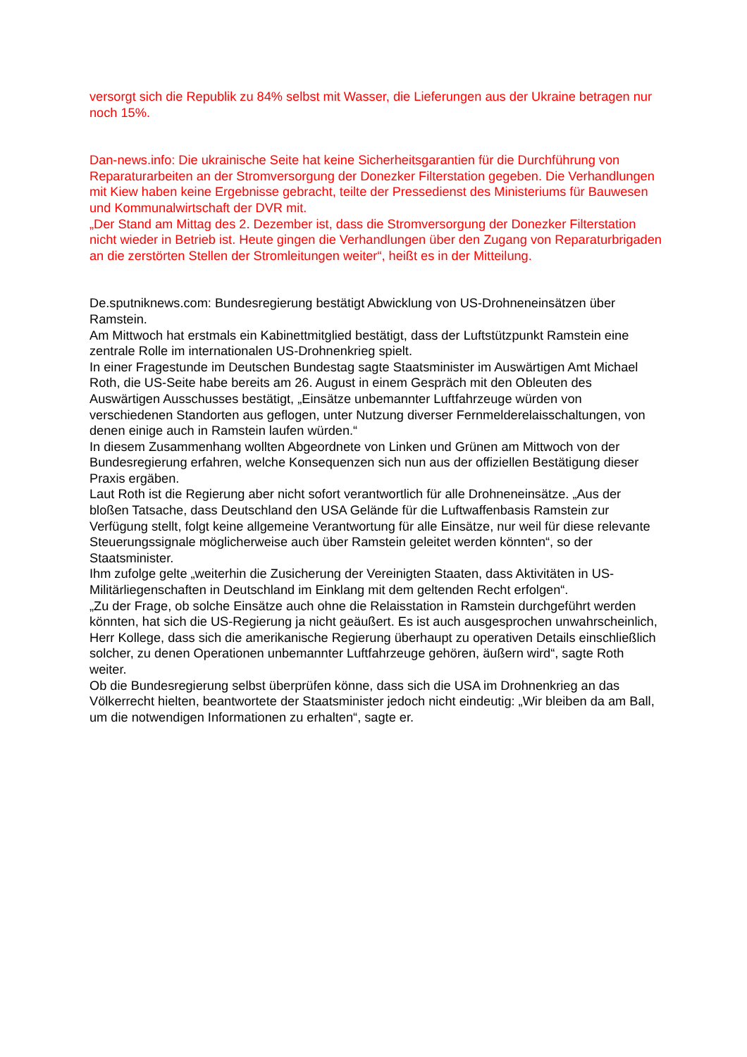versorgt sich die Republik zu 84% selbst mit Wasser, die Lieferungen aus der Ukraine betragen nur noch 15%.
Dan-news.info: Die ukrainische Seite hat keine Sicherheitsgarantien für die Durchführung von Reparaturarbeiten an der Stromversorgung der Donezker Filterstation gegeben. Die Verhandlungen mit Kiew haben keine Ergebnisse gebracht, teilte der Pressedienst des Ministeriums für Bauwesen und Kommunalwirtschaft der DVR mit.
„Der Stand am Mittag des 2. Dezember ist, dass die Stromversorgung der Donezker Filterstation nicht wieder in Betrieb ist. Heute gingen die Verhandlungen über den Zugang von Reparaturbrigaden an die zerstörten Stellen der Stromleitungen weiter“, heißt es in der Mitteilung.
De.sputniknews.com: Bundesregierung bestätigt Abwicklung von US-Drohneneinsätzen über Ramstein.
Am Mittwoch hat erstmals ein Kabinettmitglied bestätigt, dass der Luftstützpunkt Ramstein eine zentrale Rolle im internationalen US-Drohnenkrieg spielt.
In einer Fragestunde im Deutschen Bundestag sagte Staatsminister im Auswärtigen Amt Michael Roth, die US-Seite habe bereits am 26. August in einem Gespräch mit den Obleuten des Auswärtigen Ausschusses bestätigt, „Einsätze unbemannter Luftfahrzeuge würden von verschiedenen Standorten aus geflogen, unter Nutzung diverser Fernmelderelaisschaltungen, von denen einige auch in Ramstein laufen würden.“
In diesem Zusammenhang wollten Abgeordnete von Linken und Grünen am Mittwoch von der Bundesregierung erfahren, welche Konsequenzen sich nun aus der offiziellen Bestätigung dieser Praxis ergäben.
Laut Roth ist die Regierung aber nicht sofort verantwortlich für alle Drohneneinsätze. „Aus der bloßen Tatsache, dass Deutschland den USA Gelände für die Luftwaffenbasis Ramstein zur Verfügung stellt, folgt keine allgemeine Verantwortung für alle Einsätze, nur weil für diese relevante Steuerungssignale möglicherweise auch über Ramstein geleitet werden könnten“, so der Staatsminister.
Ihm zufolge gelte „weiterhin die Zusicherung der Vereinigten Staaten, dass Aktivitäten in US-Militärliegenschaften in Deutschland im Einklang mit dem geltenden Recht erfolgen“.
„Zu der Frage, ob solche Einsätze auch ohne die Relaisstation in Ramstein durchgeführt werden könnten, hat sich die US-Regierung ja nicht geäußert. Es ist auch ausgesprochen unwahrscheinlich, Herr Kollege, dass sich die amerikanische Regierung überhaupt zu operativen Details einschließlich solcher, zu denen Operationen unbemannter Luftfahrzeuge gehören, äußern wird“, sagte Roth weiter.
Ob die Bundesregierung selbst überprüfen könne, dass sich die USA im Drohnenkrieg an das Völkerrecht hielten, beantwortete der Staatsminister jedoch nicht eindeutig: „Wir bleiben da am Ball, um die notwendigen Informationen zu erhalten“, sagte er.